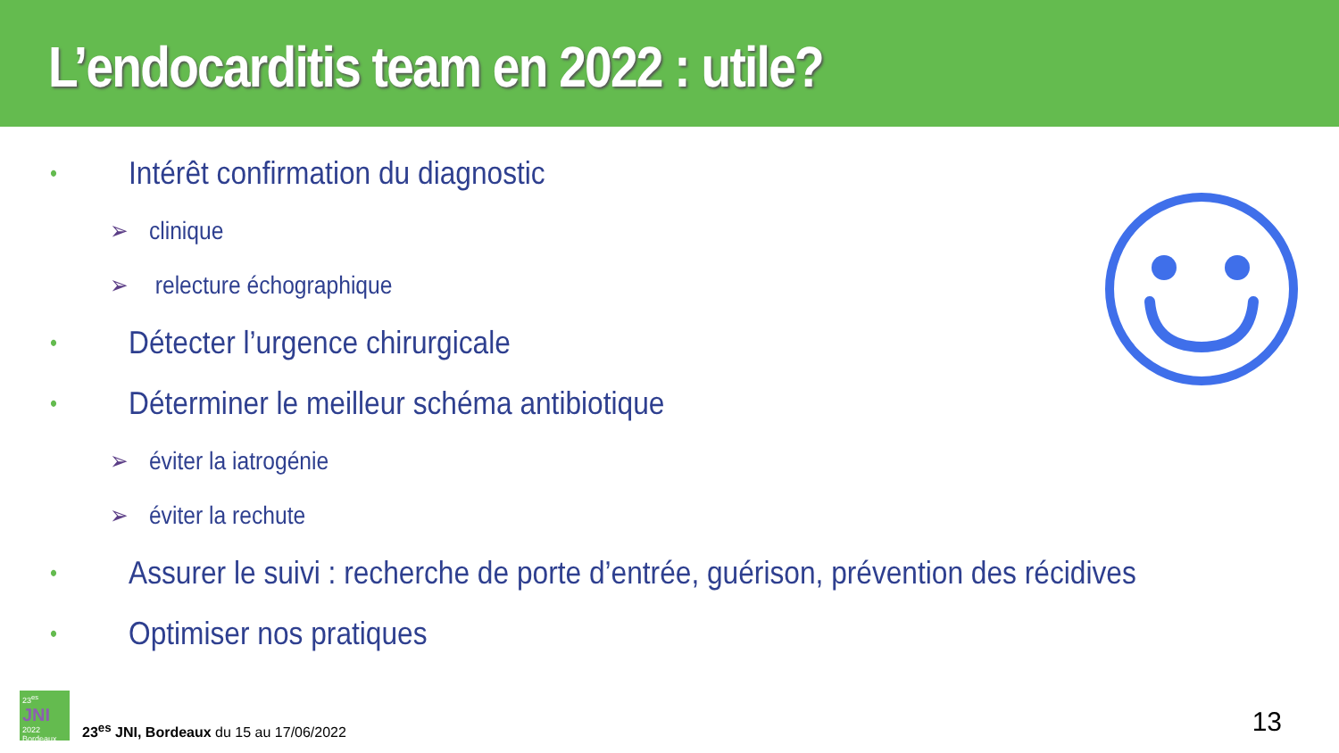L’endocarditis team en 2022 : utile?
• Intérêt confirmation du diagnostic
➢ clinique
➢ relecture échographique
• Détecter l’urgence chirurgicale
• Déterminer le meilleur schéma antibiotique
➢ éviter la iatrogénie
➢ éviter la rechute
• Assurer le suivi : recherche de porte d’entrée, guérison, prévention des récidives
• Optimiser nos pratiques
23<sup>es</sup> JNI
2022
Bordeaux
23<sup>es</sup> JNI, Bordeaux du 15 au 17/06/2022
13